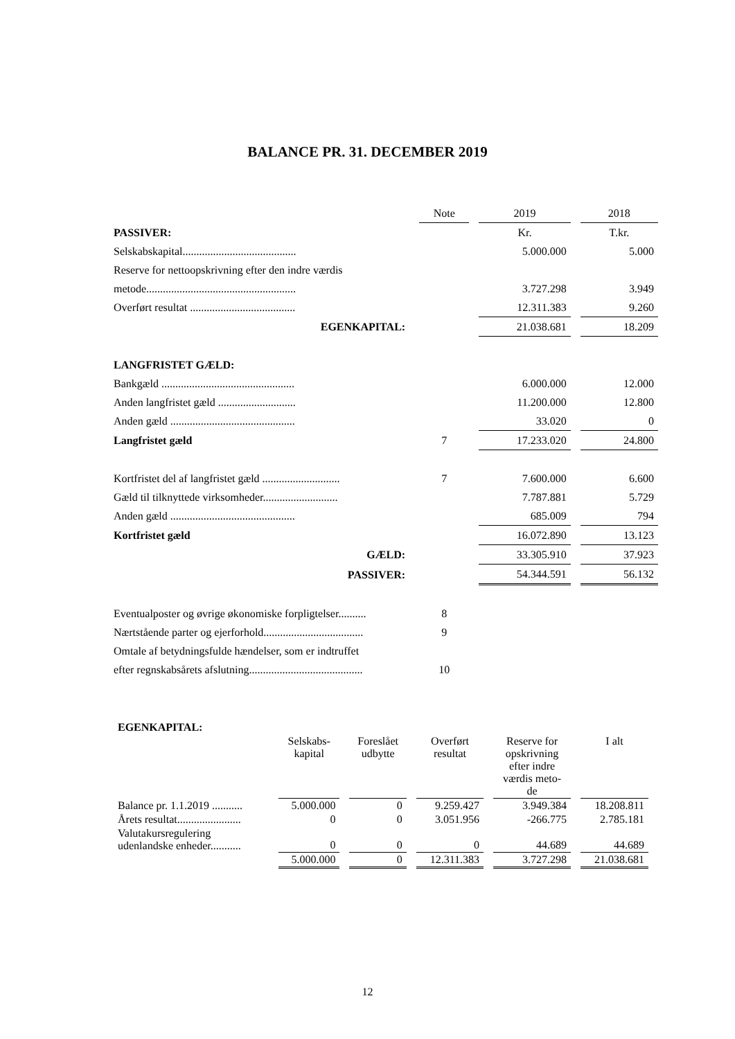BALANCE PR. 31. DECEMBER 2019
| | Note | 2019 | 2018 |
| PASSIVER: | | Kr. | T.kr. |
| Selskabskapital......................................... | | 5.000.000 | 5.000 |
| Reserve for nettoopskrivning efter den indre værdis | | | |
| metode...................................................... | | 3.727.298 | 3.949 |
| Overført resultat ...................................... | | 12.311.383 | 9.260 |
| EGENKAPITAL: | | 21.038.681 | 18.209 |
| LANGFRISTET GÆLD: | | | |
| Bankgæld ................................................ | | 6.000.000 | 12.000 |
| Anden langfristet gæld ............................ | | 11.200.000 | 12.800 |
| Anden gæld ............................................. | | 33.020 | 0 |
| Langfristet gæld | 7 | 17.233.020 | 24.800 |
| Kortfristet del af langfristet gæld ............................ | 7 | 7.600.000 | 6.600 |
| Gæld til tilknyttede virksomheder........................... | | 7.787.881 | 5.729 |
| Anden gæld ............................................. | | 685.009 | 794 |
| Kortfristet gæld | | 16.072.890 | 13.123 |
| GÆLD: | | 33.305.910 | 37.923 |
| PASSIVER: | | 54.344.591 | 56.132 |
| Eventualposter og øvrige økonomiske forpligtelser.......... | 8 | | |
| Nærtstående parter og ejerforhold.................................... | 9 | | |
| Omtale af betydningsfulde hændelser, som er indtruffet | | | |
| efter regnskabsårets afslutning......................................... | 10 | | |
| EGENKAPITAL: | | | | | |
| --- | --- | --- | --- | --- | --- |
| | Selskabs- kapital | Foreslået udbytte | Overført resultat | Reserve for opskrivning efter indre værdis meto- de | I alt |
| Balance pr. 1.1.2019 ........... | 5.000.000 | 0 | 9.259.427 | 3.949.384 | 18.208.811 |
| Årets resultat....................... | 0 | 0 | 3.051.956 | -266.775 | 2.785.181 |
| Valutakursregulering udenlandske enheder........... | 0 | 0 | 0 | 44.689 | 44.689 |
| | 5.000.000 | 0 | 12.311.383 | 3.727.298 | 21.038.681 |
12